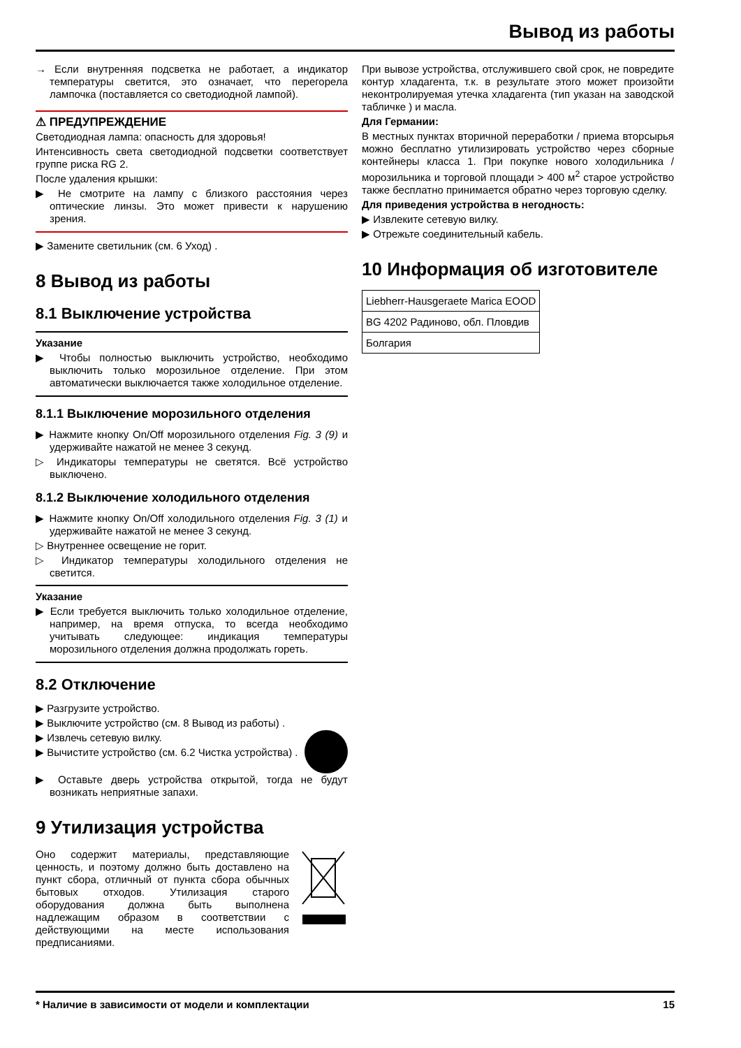Вывод из работы
→ Если внутренняя подсветка не работает, а индикатор температуры светится, это означает, что перегорела лампочка (поставляется со светодиодной лампой).
⚠ ПРЕДУПРЕЖДЕНИЕ
Светодиодная лампа: опасность для здоровья!
Интенсивность света светодиодной подсветки соответствует группе риска RG 2.
После удаления крышки:
▶ Не смотрите на лампу с близкого расстояния через оптические линзы. Это может привести к нарушению зрения.
▶ Замените светильник (см. 6 Уход) .
8 Вывод из работы
8.1 Выключение устройства
Указание
▶ Чтобы полностью выключить устройство, необходимо выключить только морозильное отделение. При этом автоматически выключается также холодильное отделение.
8.1.1 Выключение морозильного отделения
▶ Нажмите кнопку On/Off морозильного отделения Fig. 3 (9) и удерживайте нажатой не менее 3 секунд.
▷ Индикаторы температуры не светятся. Всё устройство выключено.
8.1.2 Выключение холодильного отделения
▶ Нажмите кнопку On/Off холодильного отделения Fig. 3 (1) и удерживайте нажатой не менее 3 секунд.
▷ Внутреннее освещение не горит.
▷ Индикатор температуры холодильного отделения не светится.
Указание
▶ Если требуется выключить только холодильное отделение, например, на время отпуска, то всегда необходимо учитывать следующее: индикация температуры морозильного отделения должна продолжать гореть.
8.2 Отключение
▶ Разгрузите устройство.
▶ Выключите устройство (см. 8 Вывод из работы) .
▶ Извлечь сетевую вилку.
▶ Вычистите устройство (см. 6.2 Чистка устройства) .
▶ Оставьте дверь устройства открытой, тогда не будут возникать неприятные запахи.
9 Утилизация устройства
Оно содержит материалы, представляющие ценность, и поэтому должно быть доставлено на пункт сбора, отличный от пункта сбора обычных бытовых отходов. Утилизация старого оборудования должна быть выполнена надлежащим образом в соответствии с действующими на месте использования предписаниями.
При вывозе устройства, отслужившего свой срок, не повредите контур хладагента, т.к. в результате этого может произойти неконтролируемая утечка хладагента (тип указан на заводской табличке ) и масла.
Для Германии:
В местных пунктах вторичной переработки / приема вторсырья можно бесплатно утилизировать устройство через сборные контейнеры класса 1. При покупке нового холодильника / морозильника и торговой площади > 400 м<sup>2</sup> старое устройство также бесплатно принимается обратно через торговую сделку.
Для приведения устройства в негодность:
▶ Извлеките сетевую вилку.
▶ Отрежьте соединительный кабель.
10 Информация об изготовителе
| Liebherr-Hausgeraete Marica EOOD |
| BG 4202 Радиново, обл. Пловдив |
| Болгария |
* Наличие в зависимости от модели и комплектации 15